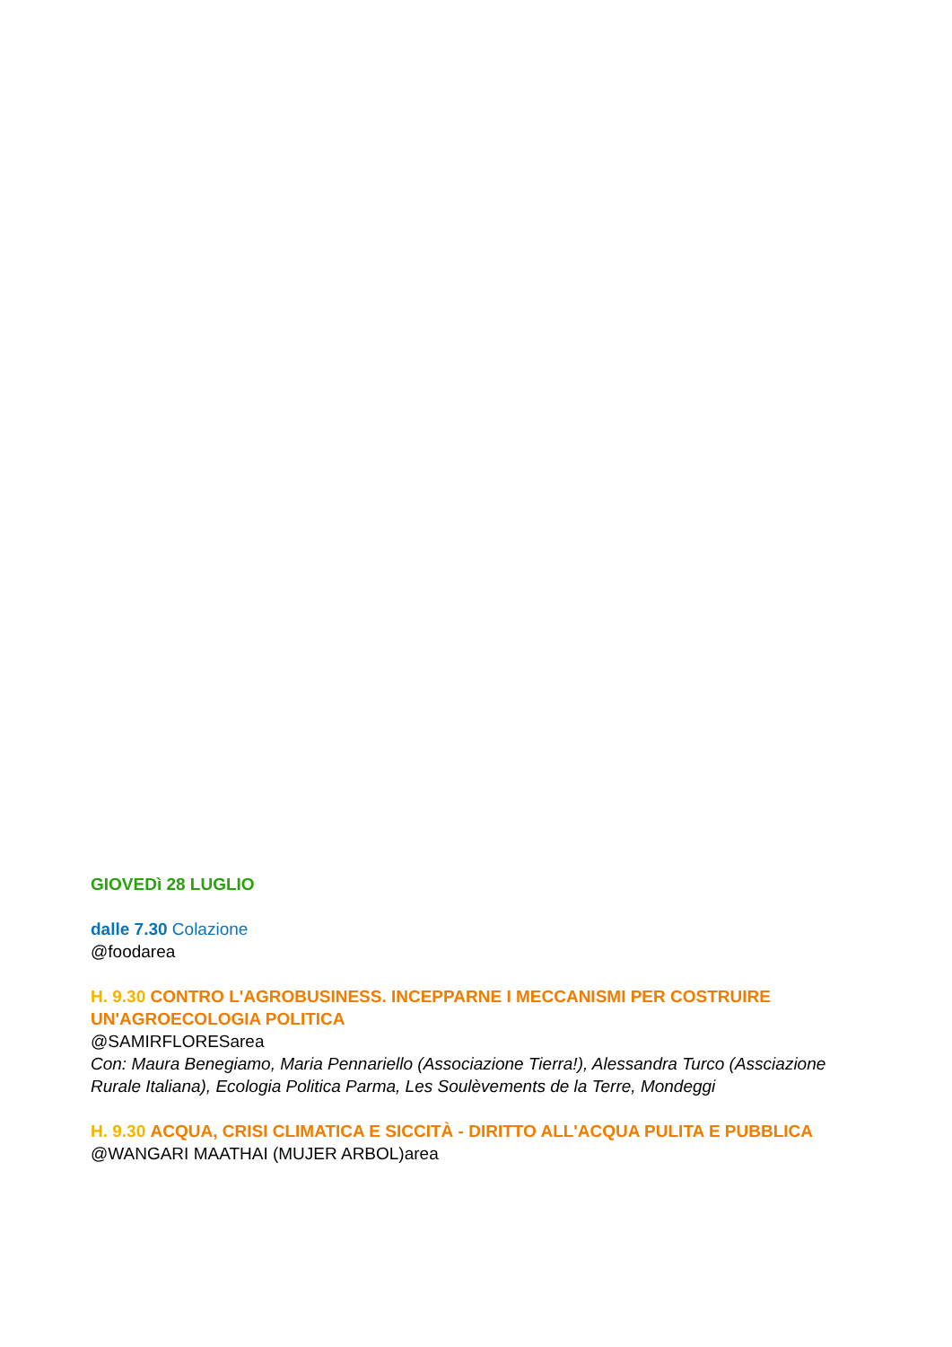GIOVEDì 28 LUGLIO
dalle 7.30 Colazione
@foodarea
H. 9.30 CONTRO L'AGROBUSINESS. INCEPPARNE I MECCANISMI PER COSTRUIRE UN'AGROECOLOGIA POLITICA
@SAMIRFLORESarea
Con: Maura Benegiamo, Maria Pennariello (Associazione Tierra!), Alessandra Turco (Assciazione Rurale Italiana), Ecologia Politica Parma, Les Soulèvements de la Terre, Mondeggi
H. 9.30 ACQUA, CRISI CLIMATICA E SICCITÀ - DIRITTO ALL'ACQUA PULITA E PUBBLICA
@WANGARI MAATHAI (MUJER ARBOL)area